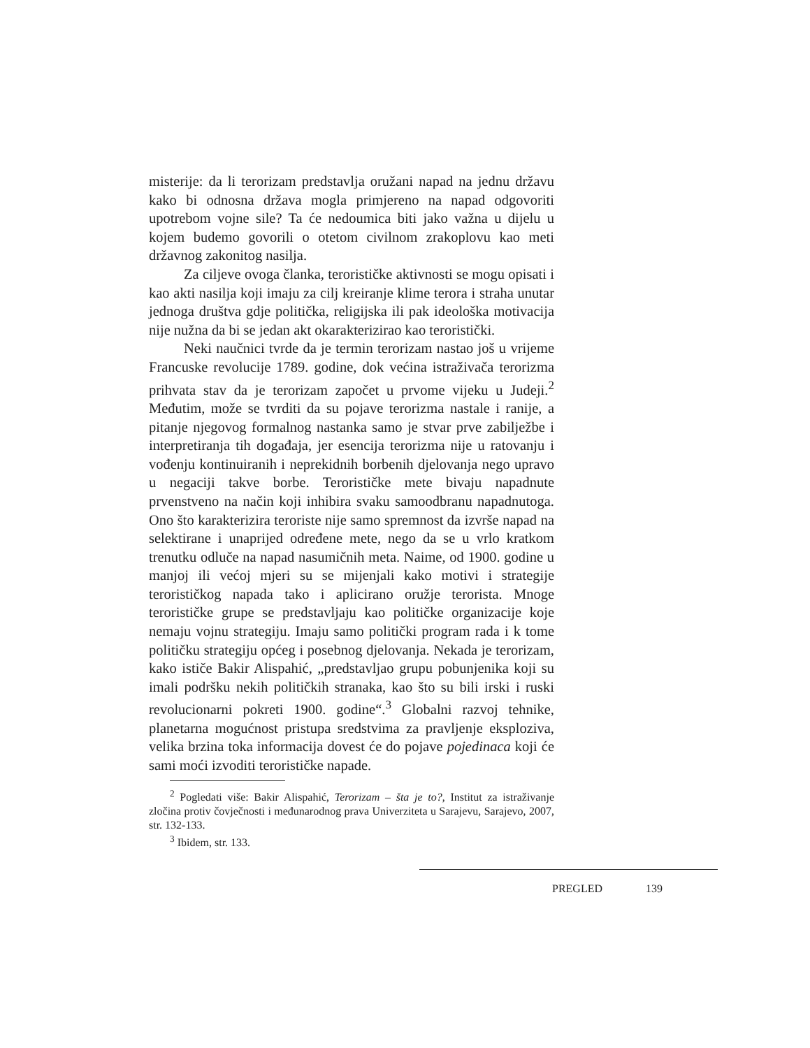misterije: da li terorizam predstavlja oružani napad na jednu državu kako bi odnosna država mogla primjereno na napad odgovoriti upotrebom vojne sile? Ta će nedoumica biti jako važna u dijelu u kojem budemo govorili o otetom civilnom zrakoplovu kao meti državnog zakonitog nasilja.
Za ciljeve ovoga članka, terorističke aktivnosti se mogu opisati i kao akti nasilja koji imaju za cilj kreiranje klime terora i straha unutar jednoga društva gdje politička, religijska ili pak ideološka motivacija nije nužna da bi se jedan akt okarakterizirao kao teroristički.
Neki naučnici tvrde da je termin terorizam nastao još u vrijeme Francuske revolucije 1789. godine, dok većina istraživača terorizma prihvata stav da je terorizam započet u prvome vijeku u Judeji.<sup>2</sup> Međutim, može se tvrditi da su pojave terorizma nastale i ranije, a pitanje njegovog formalnog nastanka samo je stvar prve zabilježbe i interpretiranja tih događaja, jer esencija terorizma nije u ratovanju i vođenju kontinuiranih i neprekidnih borbenih djelovanja nego upravo u negaciji takve borbe. Terorističke mete bivaju napadnute prvenstveno na način koji inhibira svaku samoodbranu napadnutoga. Ono što karakterizira teroriste nije samo spremnost da izvrše napad na selektirane i unaprijed određene mete, nego da se u vrlo kratkom trenutku odluče na napad nasumičnih meta. Naime, od 1900. godine u manjoj ili većoj mjeri su se mijenjali kako motivi i strategije terorističkog napada tako i aplicirano oružje terorista. Mnoge terorističke grupe se predstavljaju kao političke organizacije koje nemaju vojnu strategiju. Imaju samo politički program rada i k tome političku strategiju općeg i posebnog djelovanja. Nekada je terorizam, kako ističe Bakir Alispahić, „predstavljao grupu pobunjenika koji su imali podršku nekih političkih stranaka, kao što su bili irski i ruski revolucionarni pokreti 1900. godine“.<sup>3</sup> Globalni razvoj tehnike, planetarna mogućnost pristupa sredstvima za pravljenje eksploziva, velika brzina toka informacija dovest će do pojave pojedinaca koji će sami moći izvoditi terorističke napade.
<sup>2</sup> Pogledati više: Bakir Alispahić, Terorizam – šta je to?, Institut za istraživanje zločina protiv čovječnosti i međunarodnog prava Univerziteta u Sarajevu, Sarajevo, 2007, str. 132-133.
<sup>3</sup> Ibidem, str. 133.
PREGLED 139